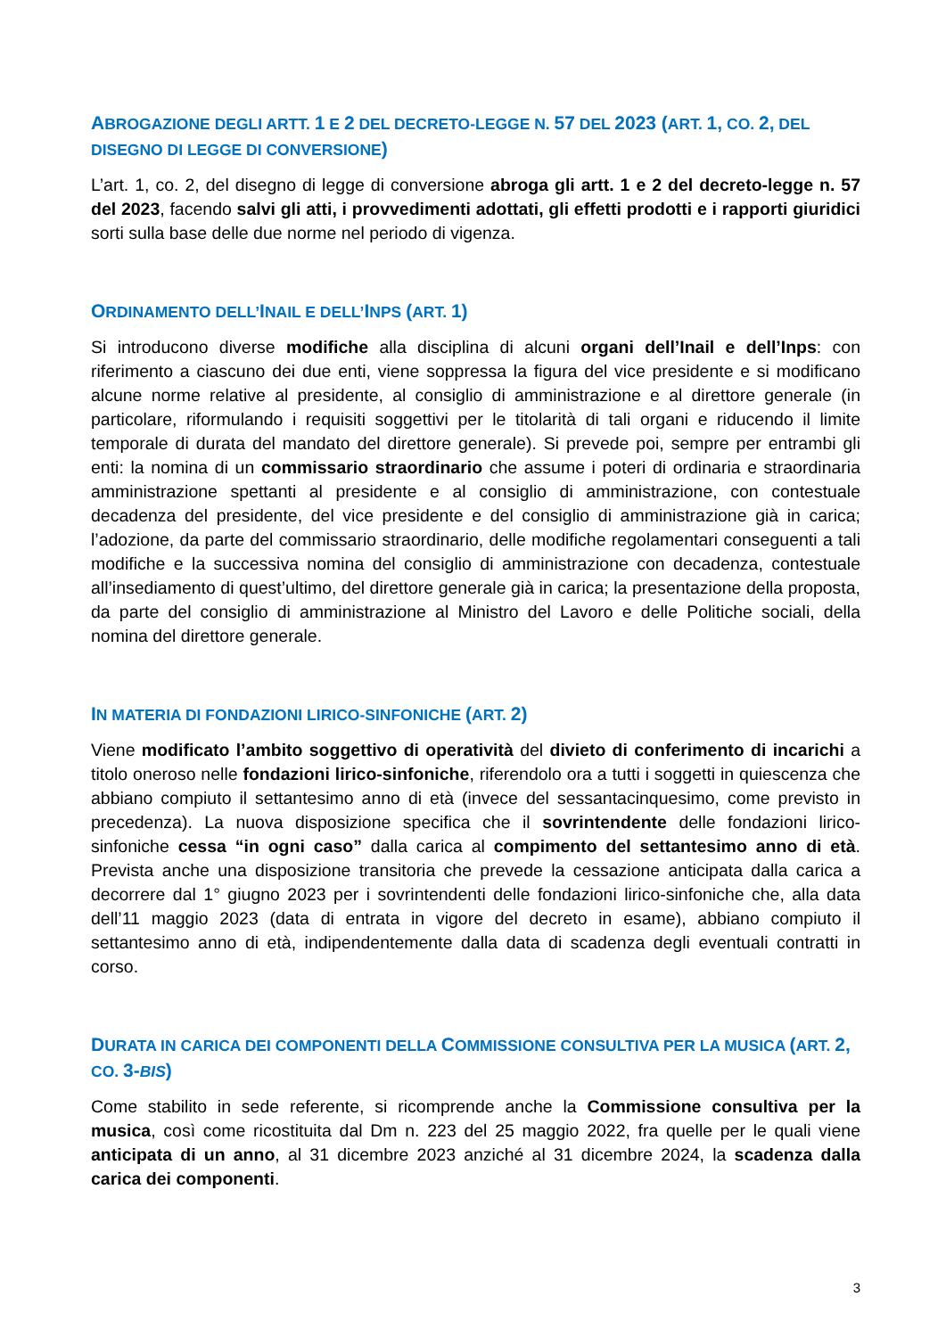ABROGAZIONE DEGLI ARTT. 1 E 2 DEL DECRETO-LEGGE N. 57 DEL 2023 (ART. 1, CO. 2, DEL DISEGNO DI LEGGE DI CONVERSIONE)
L’art. 1, co. 2, del disegno di legge di conversione abroga gli artt. 1 e 2 del decreto-legge n. 57 del 2023, facendo salvi gli atti, i provvedimenti adottati, gli effetti prodotti e i rapporti giuridici sorti sulla base delle due norme nel periodo di vigenza.
ORDINAMENTO DELL’INAIL E DELL’INPS (ART. 1)
Si introducono diverse modifiche alla disciplina di alcuni organi dell’Inail e dell’Inps: con riferimento a ciascuno dei due enti, viene soppressa la figura del vice presidente e si modificano alcune norme relative al presidente, al consiglio di amministrazione e al direttore generale (in particolare, riformulando i requisiti soggettivi per le titolarità di tali organi e riducendo il limite temporale di durata del mandato del direttore generale). Si prevede poi, sempre per entrambi gli enti: la nomina di un commissario straordinario che assume i poteri di ordinaria e straordinaria amministrazione spettanti al presidente e al consiglio di amministrazione, con contestuale decadenza del presidente, del vice presidente e del consiglio di amministrazione già in carica; l’adozione, da parte del commissario straordinario, delle modifiche regolamentari conseguenti a tali modifiche e la successiva nomina del consiglio di amministrazione con decadenza, contestuale all’insediamento di quest’ultimo, del direttore generale già in carica; la presentazione della proposta, da parte del consiglio di amministrazione al Ministro del Lavoro e delle Politiche sociali, della nomina del direttore generale.
IN MATERIA DI FONDAZIONI LIRICO-SINFONICHE (ART. 2)
Viene modificato l’ambito soggettivo di operatività del divieto di conferimento di incarichi a titolo oneroso nelle fondazioni lirico-sinfoniche, riferendolo ora a tutti i soggetti in quiescenza che abbiano compiuto il settantesimo anno di età (invece del sessantacinquesimo, come previsto in precedenza). La nuova disposizione specifica che il sovrintendente delle fondazioni lirico-sinfoniche cessa “in ogni caso” dalla carica al compimento del settantesimo anno di età. Prevista anche una disposizione transitoria che prevede la cessazione anticipata dalla carica a decorrere dal 1° giugno 2023 per i sovrintendenti delle fondazioni lirico-sinfoniche che, alla data dell’11 maggio 2023 (data di entrata in vigore del decreto in esame), abbiano compiuto il settantesimo anno di età, indipendentemente dalla data di scadenza degli eventuali contratti in corso.
DURATA IN CARICA DEI COMPONENTI DELLA COMMISSIONE CONSULTIVA PER LA MUSICA (ART. 2, CO. 3-BIS)
Come stabilito in sede referente, si ricomprende anche la Commissione consultiva per la musica, così come ricostituita dal Dm n. 223 del 25 maggio 2022, fra quelle per le quali viene anticipata di un anno, al 31 dicembre 2023 anziché al 31 dicembre 2024, la scadenza dalla carica dei componenti.
3